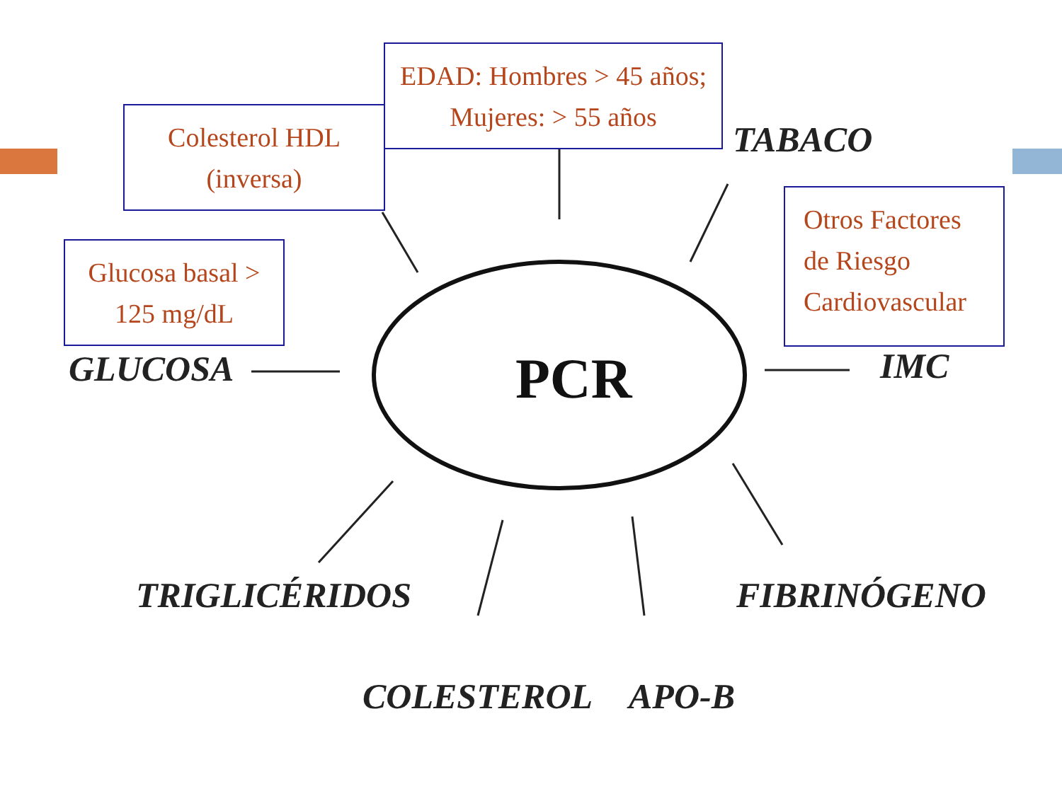EDAD: Hombres > 45 años;
Mujeres: > 55 años
Colesterol HDL
(inversa)
Glucosa basal >
125 mg/dL
Otros Factores
de Riesgo
Cardiovascular
TABACO
GLUCOSA PCR IMC
TRIGLICÉRIDOS FIBRINÓGENO
COLESTEROL APO-B